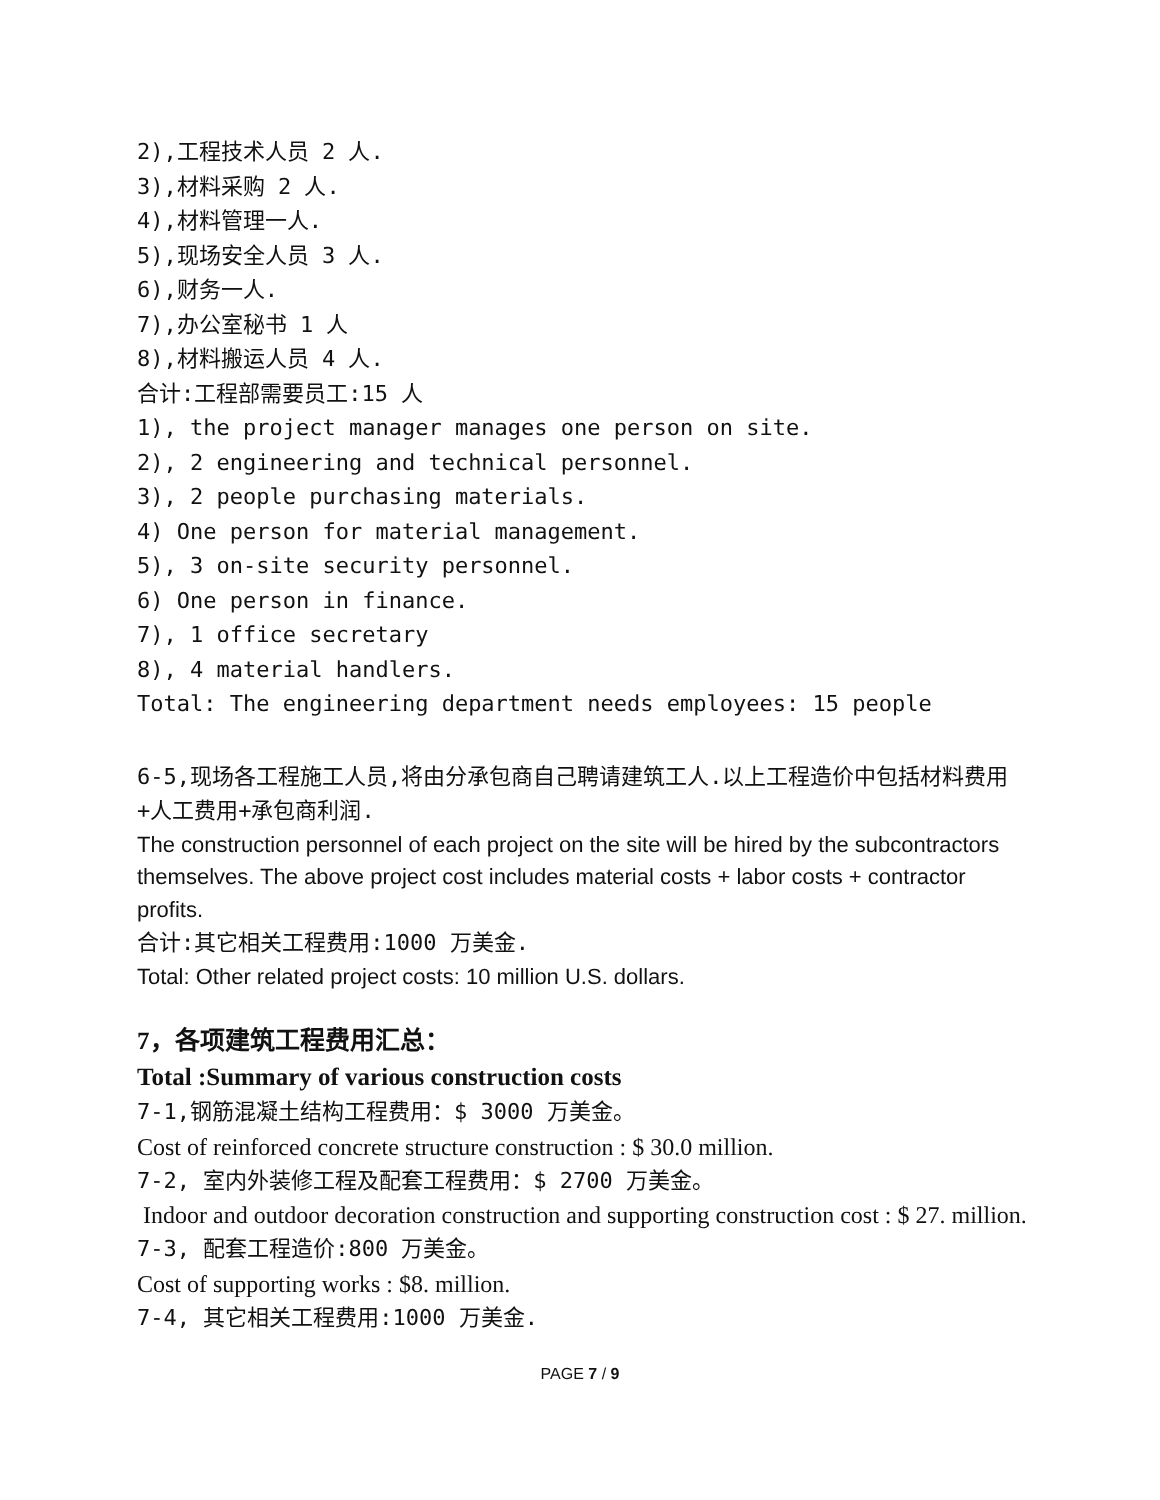2),工程技术人员 2 人.
3),材料采购 2 人.
4),材料管理一人.
5),现场安全人员 3 人.
6),财务一人.
7),办公室秘书 1 人
8),材料搬运人员 4 人.
合计:工程部需要员工:15 人
1), the project manager manages one person on site.
2), 2 engineering and technical personnel.
3), 2 people purchasing materials.
4) One person for material management.
5), 3 on-site security personnel.
6) One person in finance.
7), 1 office secretary
8), 4 material handlers.
Total: The engineering department needs employees: 15 people
6-5,现场各工程施工人员,将由分承包商自己聘请建筑工人.以上工程造价中包括材料费用+人工费用+承包商利润.
The construction personnel of each project on the site will be hired by the subcontractors themselves. The above project cost includes material costs + labor costs + contractor profits.
合计:其它相关工程费用:1000 万美金.
Total: Other related project costs: 10 million U.S. dollars.
7，各项建筑工程费用汇总：
Total :Summary of various construction costs
7-1,钢筋混凝土结构工程费用：$ 3000 万美金。
Cost of reinforced concrete structure construction : $ 30.0 million.
7-2, 室内外装修工程及配套工程费用：$ 2700 万美金。
Indoor and outdoor decoration construction and supporting construction cost : $ 27. million.
7-3, 配套工程造价:800 万美金。
Cost of supporting works : $8. million.
7-4, 其它相关工程费用:1000 万美金.
PAGE 7 / 9